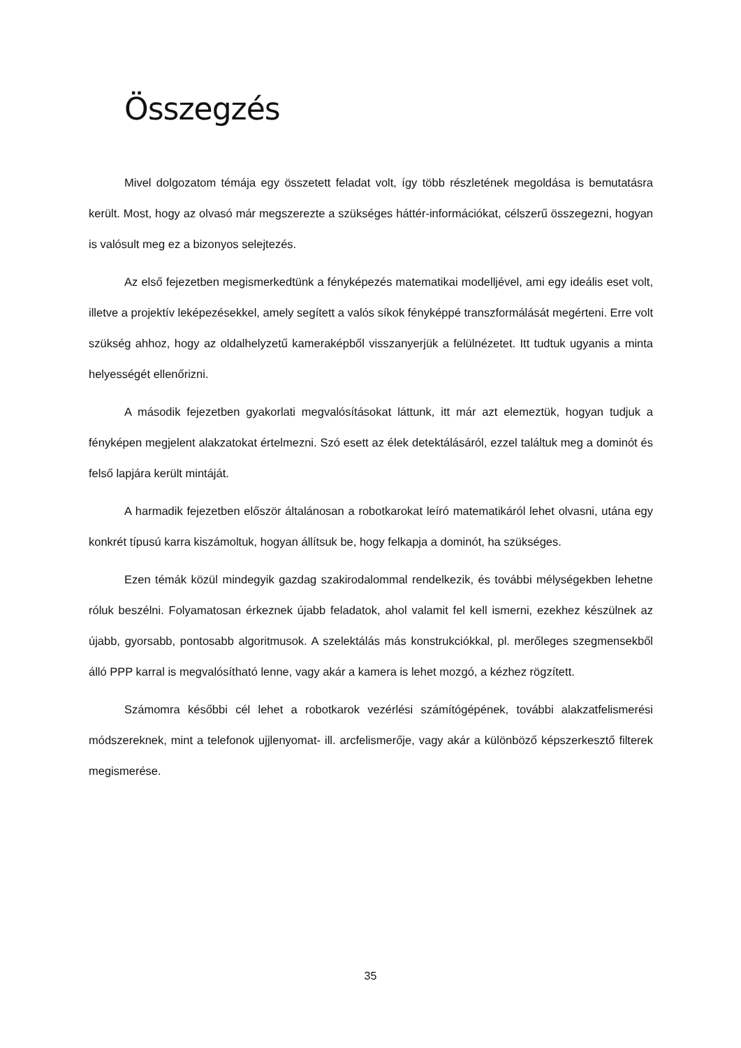Összegzés
Mivel dolgozatom témája egy összetett feladat volt, így több részletének megoldása is bemutatásra került. Most, hogy az olvasó már megszerezte a szükséges háttér-információkat, célszerű összegezni, hogyan is valósult meg ez a bizonyos selejtezés.
Az első fejezetben megismerkedtünk a fényképezés matematikai modelljével, ami egy ideális eset volt, illetve a projektív leképezésekkel, amely segített a valós síkok fényképpé transzformálását megérteni. Erre volt szükség ahhoz, hogy az oldalhelyzetű kameraképből visszanyerjük a felülnézetet. Itt tudtuk ugyanis a minta helyességét ellenőrizni.
A második fejezetben gyakorlati megvalósításokat láttunk, itt már azt elemeztük, hogyan tudjuk a fényképen megjelent alakzatokat értelmezni. Szó esett az élek detektálásáról, ezzel találtuk meg a dominót és felső lapjára került mintáját.
A harmadik fejezetben először általánosan a robotkarokat leíró matematikáról lehet olvasni, utána egy konkrét típusú karra kiszámoltuk, hogyan állítsuk be, hogy felkapja a dominót, ha szükséges.
Ezen témák közül mindegyik gazdag szakirodalommal rendelkezik, és további mélységekben lehetne róluk beszélni. Folyamatosan érkeznek újabb feladatok, ahol valamit fel kell ismerni, ezekhez készülnek az újabb, gyorsabb, pontosabb algoritmusok. A szelektálás más konstrukciókkal, pl. merőleges szegmensekből álló PPP karral is megvalósítható lenne, vagy akár a kamera is lehet mozgó, a kézhez rögzített.
Számomra későbbi cél lehet a robotkarok vezérlési számítógépének, további alakzatfelismerési módszereknek, mint a telefonok ujjlenyomat- ill. arcfelismerője, vagy akár a különböző képszerkesztő filterek megismerése.
35